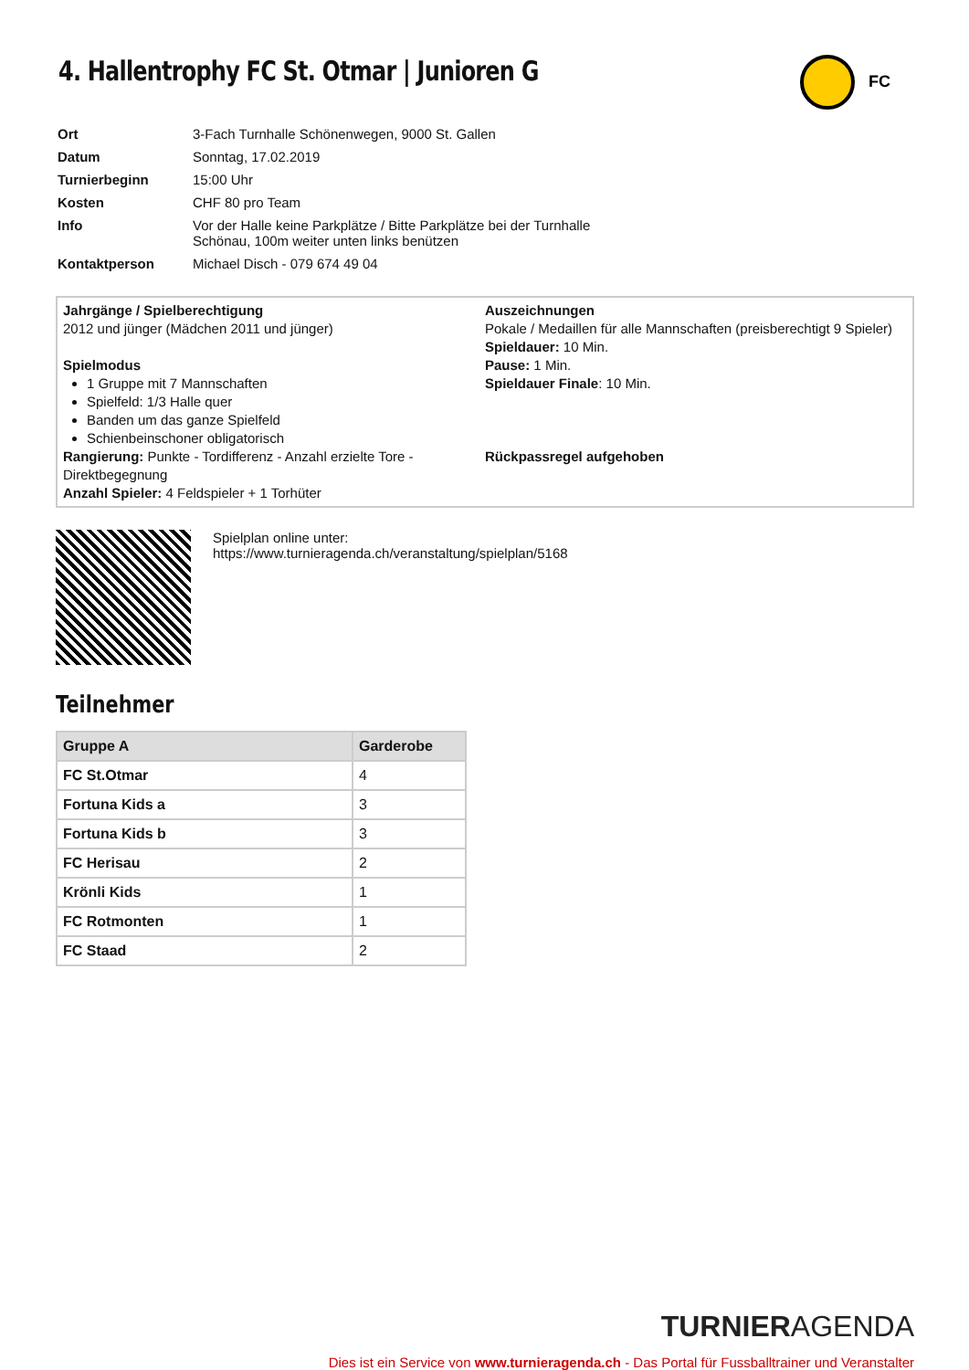FC
4. Hallentrophy FC St. Otmar | Junioren G
| Ort | 3-Fach Turnhalle Schönenwegen, 9000 St. Gallen |
| Datum | Sonntag, 17.02.2019 |
| Turnierbeginn | 15:00 Uhr |
| Kosten | CHF 80 pro Team |
| Info | Vor der Halle keine Parkplätze / Bitte Parkplätze bei der Turnhalle Schönau, 100m weiter unten links benützen |
| Kontaktperson | Michael Disch - 079 674 49 04 |
Jahrgänge / Spielberechtigung
2012 und jünger (Mädchen 2011 und jünger)
Spielmodus
1 Gruppe mit 7 Mannschaften
Spielfeld: 1/3 Halle quer
Banden um das ganze Spielfeld
Schienbeinschoner obligatorisch
Rangierung: Punkte - Tordifferenz - Anzahl erzielte Tore - Direktbegegnung
Anzahl Spieler: 4 Feldspieler + 1 Torhüter
Auszeichnungen
Pokale / Medaillen für alle Mannschaften (preisberechtigt 9 Spieler)
Spieldauer: 10 Min.
Pause: 1 Min.
Spieldauer Finale: 10 Min.
Rückpassregel aufgehoben
Spielplan online unter:
https://www.turnieragenda.ch/veranstaltung/spielplan/5168
Teilnehmer
| Gruppe A | Garderobe |
| --- | --- |
| FC St.Otmar | 4 |
| Fortuna Kids a | 3 |
| Fortuna Kids b | 3 |
| FC Herisau | 2 |
| Krönli Kids | 1 |
| FC Rotmonten | 1 |
| FC Staad | 2 |
TURNIERAGENDA
Dies ist ein Service von www.turnieragenda.ch - Das Portal für Fussballtrainer und Veranstalter